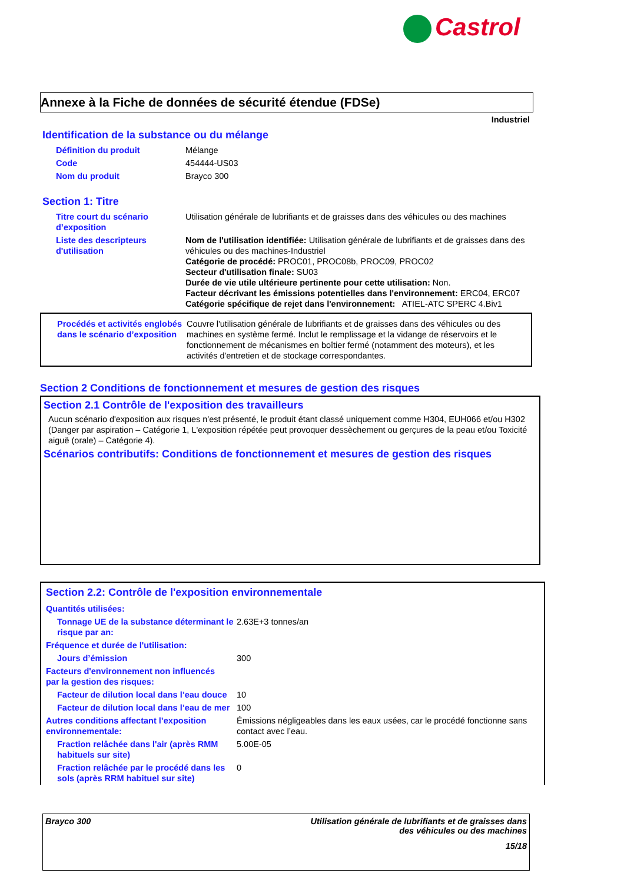Castrol
Annexe à la Fiche de données de sécurité étendue (FDSe)
Industriel
Identification de la substance ou du mélange
| Définition du produit | Mélange |
| Code | 454444-US03 |
| Nom du produit | Brayco 300 |
Section 1: Titre
| Titre court du scénario d’exposition | Utilisation générale de lubrifiants et de graisses dans des véhicules ou des machines |
| Liste des descripteurs d'utilisation | Nom de l'utilisation identifiée: Utilisation générale de lubrifiants et de graisses dans des véhicules ou des machines-Industriel Catégorie de procédé: PROC01, PROC08b, PROC09, PROC02 Secteur d'utilisation finale: SU03 Durée de vie utile ultérieure pertinente pour cette utilisation: Non. Facteur décrivant les émissions potentielles dans l'environnement: ERC04, ERC07 Catégorie spécifique de rejet dans l'environnement: ATIEL-ATC SPERC 4.Biv1 |
| Procédés et activités englobés dans le scénario d’exposition | Couvre l'utilisation générale de lubrifiants et de graisses dans des véhicules ou des machines en système fermé. Inclut le remplissage et la vidange de réservoirs et le fonctionnement de mécanismes en boîtier fermé (notamment des moteurs), et les activités d'entretien et de stockage correspondantes. |
Section 2 Conditions de fonctionnement et mesures de gestion des risques
Section 2.1 Contrôle de l'exposition des travailleurs
Aucun scénario d'exposition aux risques n'est présenté, le produit étant classé uniquement comme H304, EUH066 et/ou H302 (Danger par aspiration – Catégorie 1, L'exposition répétée peut provoquer dessèchement ou gerçures de la peau et/ou Toxicité aiguë (orale) – Catégorie 4).
Scénarios contributifs: Conditions de fonctionnement et mesures de gestion des risques
Section 2.2: Contrôle de l'exposition environnementale
| Quantités utilisées: | |
| Tonnage UE de la substance déterminant le risque par an: | 2.63E+3 tonnes/an |
| Fréquence et durée de l'utilisation: | |
| Jours d’émission | 300 |
| Facteurs d'environnement non influencés par la gestion des risques: | |
| Facteur de dilution local dans l’eau douce | 10 |
| Facteur de dilution local dans l’eau de mer | 100 |
| Autres conditions affectant l’exposition environnementale: | Émissions négligeables dans les eaux usées, car le procédé fonctionne sans contact avec l’eau. |
| Fraction relâchée dans l'air (après RMM habituels sur site) | 5.00E-05 |
| Fraction relâchée par le procédé dans les sols (après RRM habituel sur site) | 0 |
Brayco 300 Utilisation générale de lubrifiants et de graisses dans
des véhicules ou des machines
15/18